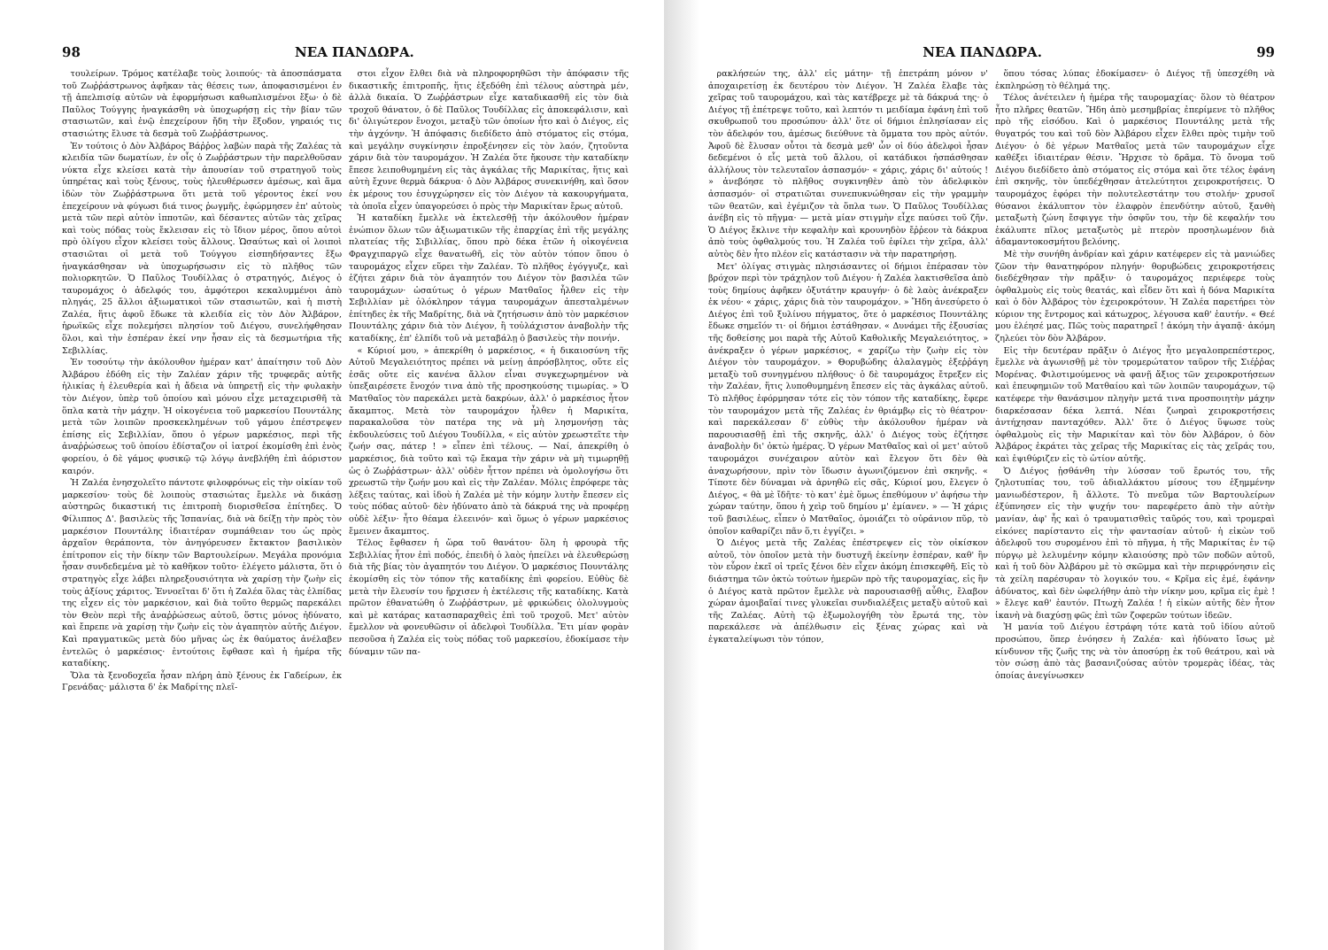98 ΝΕΑ ΠΑΝΔΩΡΑ.
τουλείρων. Τρόμος κατέλαβε τοὺς λοιπούς· τὰ ἀποσπάσματα τοῦ Ζωῤῥάστρωνος ἀφῆκαν τὰς θέσεις των, ἀποφασισμένοι ἐν τῇ ἀπελπισίᾳ αὐτῶν νὰ ἐφορμήσωσι καθωπλισμένοι ἔξω· ὁ δὲ Παῦλος Τούγγης ἠναγκάσθη νὰ ὑποχωρήσῃ εἰς τὴν βίαν τῶν στασιωτῶν, καὶ ἐνῷ ἐπεχείρουν ἤδη τὴν ἔξοδον, γηραιός τις στασιώτης ἔλυσε τὰ δεσμὰ τοῦ Ζωῤῥάστρωνος.
Ἐν τούτοις ὁ Δὸν Ἀλβάρος Βάῤῥος λαβὼν παρὰ τῆς Ζαλέας τὰ κλειδία τῶν δωματίων, ἐν οἷς ὁ Ζωῤῥάστρων τὴν παρελθοῦσαν νύκτα εἶχε κλείσει κατὰ τὴν ἀπουσίαν τοῦ στρατηγοῦ τοὺς ὑπηρέτας καὶ τοὺς ξένους, τοὺς ἠλευθέρωσεν ἀμέσως, καὶ ἅμα ἰδὼν τὸν Ζωῤῥάστρωνα ὅτι μετὰ τοῦ γέροντος ἐκεί νου ἐπεχείρουν νὰ φύγωσι διά τινος ῥωγμῆς, ἐφώρμησεν ἐπ' αὐτοὺς μετὰ τῶν περὶ αὐτὸν ἱπποτῶν, καὶ δέσαντες αὐτῶν τὰς χεῖρας καὶ τοὺς πόδας τοὺς ἔκλεισαν εἰς τὸ ἴδιον μέρος, ὅπου αὐτοὶ πρὸ ὀλίγου εἶχον κλείσει τοὺς ἄλλους. Ὡσαύτως καὶ οἱ λοιποὶ στασιῶται οἱ μετὰ τοῦ Τούγγου εἰσπηδήσαντες ἔξω ἠναγκάσθησαν νὰ ὑποχωρήσωσιν εἰς τὸ πλῆθος τῶν πολιορκητῶν. Ὁ Παῦλος Τουδίλλας ὁ στρατηγός, Διέγος ὁ ταυρομάχος ὁ ἀδελφός του, ἀμφότεροι κεκαλυμμένοι ἀπὸ πληγάς, 25 ἄλλοι ἀξιωματικοὶ τῶν στασιωτῶν, καὶ ἡ πιστὴ Ζαλέα, ἥτις ἀφοῦ ἔδωκε τὰ κλειδία εἰς τὸν Δὸν Ἀλβάρον, ἡρωϊκῶς εἶχε πολεμήσει πλησίον τοῦ Διέγου, συνελήφθησαν ὅλοι, καὶ τὴν ἑσπέραν ἐκεί νην ἦσαν εἰς τὰ δεσμωτήρια τῆς Σεβιλλίας.
Ἐν τοσούτῳ τὴν ἀκόλουθον ἡμέραν κατ' ἀπαίτησιν τοῦ Δὸν Ἀλβάρου ἐδόθη εἰς τὴν Ζαλέαν χάριν τῆς τρυφερᾶς αὐτῆς ἡλικίας ἡ ἐλευθερία καὶ ἡ ἄδεια νὰ ὑπηρετῇ εἰς τὴν φυλακὴν τὸν Διέγον, ὑπὲρ τοῦ ὁποίου καὶ μόνου εἶχε μεταχειρισθῆ τὰ ὅπλα κατὰ τὴν μάχην. Ἡ οἰκογένεια τοῦ μαρκεσίου Πουντάλης μετὰ τῶν λοιπῶν προσκεκλημένων τοῦ γάμου ἐπέστρεψεν ἐπίσης εἰς Σεβιλλίαν, ὅπου ὁ γέρων μαρκέσιος, περὶ τῆς ἀναῤῥώσεως τοῦ ὁποίου ἐδίσταζον οἱ ἰατροί ἐκομίσθη ἐπὶ ἑνὸς φορείου, ὁ δὲ γάμος φυσικῷ τῷ λόγῳ ἀνεβλήθη ἐπὶ ἀόριστον καιρόν.
Ἡ Ζαλέα ἐνησχολεῖτο πάντοτε φιλοφρόνως εἰς τὴν οἰκίαν τοῦ μαρκεσίου· τοὺς δὲ λοιποὺς στασιώτας ἔμελλε νὰ δικάσῃ αὐστηρῶς δικαστική τις ἐπιτροπὴ διορισθεῖσα ἐπίτηδες. Ὁ Φίλιππος Δ'. βασιλεὺς τῆς Ἱσπανίας, διὰ νὰ δείξῃ τὴν πρὸς τὸν μαρκέσιον Πουντάλης ἰδιαιτέραν συμπάθειαν του ὡς πρὸς ἀρχαῖον θεράποντα, τὸν ἀνηγόρευσεν ἔκτακτον βασιλικὸν ἐπίτροπον εἰς τὴν δίκην τῶν Βαρτουλείρων. Μεγάλα προνόμια ἦσαν συνδεδεμένα μὲ τὸ καθῆκον τοῦτο· ἐλέγετο μάλιστα, ὅτι ὁ στρατηγὸς εἶχε λάβει πληρεξουσιότητα νὰ χαρίσῃ τὴν ζωὴν εἰς τοὺς ἀξίους χάριτος. Ἐννοεῖται δ' ὅτι ἡ Ζαλέα ὅλας τὰς ἐλπίδας της εἶχεν εἰς τὸν μαρκέσιον, καὶ διὰ τοῦτο θερμῶς παρεκάλει τὸν Θεὸν περὶ τῆς ἀναῤῥώσεως αὐτοῦ, ὅστις μόνος ἠδύνατο, καὶ ἔπρεπε νὰ χαρίσῃ τὴν ζωὴν εἰς τὸν ἀγαπητὸν αὐτῆς Διέγον. Καὶ πραγματικῶς μετὰ δύο μῆνας ὡς ἐκ θαύματος ἀνέλαβεν ἐντελῶς ὁ μαρκέσιος· ἐντούτοις ἔφθασε καὶ ἡ ἡμέρα τῆς καταδίκης.
Ὅλα τὰ ξενοδοχεῖα ἦσαν πλήρη ἀπὸ ξένους ἐκ Γαδείρων, ἐκ Γρενάδας· μάλιστα δ' ἐκ Μαδρίτης πλεῖ-
στοι εἶχον ἔλθει διὰ νὰ πληροφορηθῶσι τὴν ἀπόφασιν τῆς δικαστικῆς ἐπιτροπῆς, ἥτις ἐξεδόθη ἐπὶ τέλους αὐστηρὰ μέν, ἀλλὰ δικαία. Ὁ Ζωῤῥάστρων εἶχε καταδικασθῆ εἰς τὸν διὰ τροχοῦ θάνατον, ὁ δὲ Παῦλος Τουδίλλας εἰς ἀποκεφάλισιν, καὶ δι' ὀλιγώτερον ἔνοχοι, μεταξὺ τῶν ὁποίων ἦτο καὶ ὁ Διέγος, εἰς τὴν ἀγχόνην. Ἡ ἀπόφασις διεδίδετο ἀπὸ στόματος εἰς στόμα, καὶ μεγάλην συγκίνησιν ἐπροξένησεν εἰς τὸν λαόν, ζητοῦντα χάριν διὰ τὸν ταυρομάχον. Ἡ Ζαλέα ὅτε ἤκουσε τὴν καταδίκην ἔπεσε λειποθυμημένη εἰς τὰς ἀγκάλας τῆς Μαρικίτας, ἥτις καὶ αὐτὴ ἔχυνε θερμὰ δάκρυα· ὁ Δὸν Ἀλβάρος συνεκινήθη, καὶ ὅσον ἐκ μέρους του ἐσυγχώρησεν εἰς τὸν Διέγον τὰ κακουργήματα, τὰ ὁποῖα εἶχεν ὑπαγορεύσει ὁ πρὸς τὴν Μαρικίταν ἔρως αὐτοῦ.
Ἡ καταδίκη ἔμελλε νὰ ἐκτελεσθῇ τὴν ἀκόλουθον ἡμέραν ἐνώπιον ὅλων τῶν ἀξιωματικῶν τῆς ἐπαρχίας ἐπὶ τῆς μεγάλης πλατείας τῆς Σιβιλλίας, ὅπου πρὸ δέκα ἐτῶν ἡ οἰκογένεια Φραγχιπαργῶ εἶχε θανατωθῆ, εἰς τὸν αὐτὸν τόπον ὅπου ὁ ταυρομάχος εἶχεν εὕρει τὴν Ζαλέαν. Τὸ πλῆθος ἐγόγγυζε, καὶ ἐζήτει χάριν διὰ τὸν ἀγαπητόν του Διέγον τὸν βασιλέα τῶν ταυρομάχων· ὡσαύτως ὁ γέρων Ματθαῖος ἦλθεν εἰς τὴν Σεβιλλίαν μὲ ὁλόκληρον τάγμα ταυρομάχων ἀπεσταλμένων ἐπίτηδες ἐκ τῆς Μαδρίτης, διὰ νὰ ζητήσωσιν ἀπὸ τὸν μαρκέσιον Πουντάλης χάριν διὰ τὸν Διέγον, ἢ τοὐλάχιστον ἀναβολὴν τῆς καταδίκης, ἐπ' ἐλπίδι τοῦ νὰ μεταβάλῃ ὁ βασιλεὺς τὴν ποινήν.
« Κύριοί μου, » ἀπεκρίθη ὁ μαρκέσιος, « ἡ δικαιοσύνη τῆς Αὐτοῦ Μεγαλειότητος πρέπει νὰ μείνῃ ἀπρόσβλητος, οὔτε εἰς ἐσᾶς οὔτε εἰς κανένα ἄλλον εἶναι συγκεχωρημένον νὰ ὑπεξαιρέσετε ἔνοχόν τινα ἀπὸ τῆς προσηκούσης τιμωρίας. » Ὁ Ματθαῖος τὸν παρεκάλει μετὰ δακρύων, ἀλλ' ὁ μαρκέσιος ἦτον ἄκαμπτος. Μετὰ τὸν ταυρομάχον ἦλθεν ἡ Μαρικίτα, παρακαλοῦσα τὸν πατέρα της νὰ μὴ λησμονήσῃ τὰς ἐκδουλεύσεις τοῦ Διέγου Τουδίλλα, « εἰς αὐτὸν χρεωστεῖτε τὴν ζωήν σας, πάτερ ! » εἶπεν ἐπὶ τέλους. — Ναί, ἀπεκρίθη ὁ μαρκέσιος, διὰ τοῦτο καὶ τῷ ἔκαμα τὴν χάριν νὰ μὴ τιμωρηθῇ ὡς ὁ Ζωῤῥάστρων· ἀλλ' οὐδὲν ἧττον πρέπει νὰ ὁμολογήσω ὅτι χρεωστῶ τὴν ζωήν μου καὶ εἰς τὴν Ζαλέαν. Μόλις ἐπρόφερε τὰς λέξεις ταύτας, καὶ ἰδοὺ ἡ Ζαλέα μὲ τὴν κόμην λυτὴν ἔπεσεν εἰς τοὺς πόδας αὐτοῦ· δὲν ἠδύνατο ἀπὸ τὰ δάκρυά της νὰ προφέρῃ οὐδὲ λέξιν· ἦτο θέαμα ἐλεεινόν· καὶ ὅμως ὁ γέρων μαρκέσιος ἔμεινεν ἄκαμπτος.
Τέλος ἔφθασεν ἡ ὥρα τοῦ θανάτου· ὅλη ἡ φρουρὰ τῆς Σεβιλλίας ἦτον ἐπὶ ποδός, ἐπειδὴ ὁ λαὸς ἠπείλει νὰ ἐλευθερώσῃ διὰ τῆς βίας τὸν ἀγαπητόν του Διέγον. Ὁ μαρκέσιος Πουντάλης ἐκομίσθη εἰς τὸν τόπον τῆς καταδίκης ἐπὶ φορείου. Εὐθὺς δὲ μετὰ τὴν ἔλευσίν του ἤρχισεν ἡ ἐκτέλεσις τῆς καταδίκης. Κατὰ πρῶτον ἐθανατώθη ὁ Ζωῤῥάστρων, μὲ φρικώδεις ὀλολυγμοὺς καὶ μὲ κατάρας κατασπαραχθεὶς ἐπὶ τοῦ τροχοῦ. Μετ' αὐτὸν ἔμελλον νὰ φονευθῶσιν οἱ ἀδελφοὶ Τουδίλλα. Ἔτι μίαν φορὰν πεσοῦσα ἡ Ζαλέα εἰς τοὺς πόδας τοῦ μαρκεσίου, ἐδοκίμασε τὴν δύναμιν τῶν πα-
ΝΕΑ ΠΑΝΔΩΡΑ. 99
ρακλήσεών της, ἀλλ' εἰς μάτην· τῇ ἐπετράπη μόνον ν' ἀποχαιρετίσῃ ἐκ δευτέρου τὸν Διέγον. Ἡ Ζαλέα ἔλαβε τὰς χεῖρας τοῦ ταυρομάχου, καὶ τὰς κατέβρεχε μὲ τὰ δάκρυά της· ὁ Διέγος τῇ ἐπέτρεψε τοῦτο, καὶ λεπτόν τι μειδίαμα ἐφάνη ἐπὶ τοῦ σκυθρωποῦ του προσώπου· ἀλλ' ὅτε οἱ δήμιοι ἐπλησίασαν εἰς τὸν ἀδελφόν του, ἀμέσως διεύθυνε τὰ ὄμματα του πρὸς αὐτόν. Ἀφοῦ δὲ ἔλυσαν οὗτοι τὰ δεσμὰ μεθ' ὧν οἱ δύο ἀδελφοὶ ἦσαν δεδεμένοι ὁ εἷς μετὰ τοῦ ἄλλου, οἱ κατάδικοι ἠσπάσθησαν ἀλλήλους τὸν τελευταῖον ἀσπασμόν· « χάρις, χάρις δι' αὐτούς ! » ἀνεβόησε τὸ πλῆθος συγκινηθὲν ἀπὸ τὸν ἀδελφικὸν ἀσπασμόν· οἱ στρατιῶται συνεπυκνώθησαν εἰς τὴν γραμμὴν τῶν θεατῶν, καὶ ἐγέμιζον τὰ ὅπλα των. Ὁ Παῦλος Τουδίλλας ἀνέβη εἰς τὸ πῆγμα· — μετὰ μίαν στιγμὴν εἶχε παύσει τοῦ ζῆν. Ὁ Διέγος ἔκλινε τὴν κεφαλὴν καὶ κρουνηδὸν ἔῤῥεον τὰ δάκρυα ἀπὸ τοὺς ὀφθαλμούς του. Ἡ Ζαλέα τοῦ ἐφίλει τὴν χεῖρα, ἀλλ' αὐτὸς δὲν ἦτο πλέον εἰς κατάστασιν νὰ τὴν παρατηρήσῃ.
Μετ' ὀλίγας στιγμὰς πλησιάσαντες οἱ δήμιοι ἐπέρασαν τὸν βρόχον περὶ τὸν τράχηλον τοῦ Διέγου· ἡ Ζαλέα λακτισθεῖσα ἀπὸ τοὺς δημίους ἀφῆκεν ὀξυτάτην κραυγήν· ὁ δὲ λαὸς ἀνέκραξεν ἐκ νέου· « χάρις, χάρις διὰ τὸν ταυρομάχον. » Ἤδη ἀνεσύρετο ὁ Διέγος ἐπὶ τοῦ ξυλίνου πήγματος, ὅτε ὁ μαρκέσιος Πουντάλης ἔδωκε σημεῖόν τι· οἱ δήμιοι ἐστάθησαν. « Δυνάμει τῆς ἐξουσίας τῆς δοθείσης μοι παρὰ τῆς Αὐτοῦ Καθολικῆς Μεγαλειότητος, » ἀνέκραξεν ὁ γέρων μαρκέσιος, « χαρίζω τὴν ζωὴν εἰς τὸν Διέγον τὸν ταυρομάχον. » Θορυβώδης ἀλαλαγμὸς ἐξεῤῥάγη μεταξὺ τοῦ συνηγμένου πλήθους· ὁ δὲ ταυρομάχος ἔτρεξεν εἰς τὴν Ζαλέαν, ἥτις λυποθυμημένη ἔπεσεν εἰς τὰς ἀγκάλας αὐτοῦ. Τὸ πλῆθος ἐφόρμησαν τότε εἰς τὸν τόπον τῆς καταδίκης, ἔφερε τὸν ταυρομάχον μετὰ τῆς Ζαλέας ἐν θριάμβῳ εἰς τὸ θέατρον· καὶ παρεκάλεσαν δ' εὐθὺς τὴν ἀκόλουθον ἡμέραν νὰ παρουσιασθῇ ἐπὶ τῆς σκηνῆς, ἀλλ' ὁ Διέγος τοὺς ἐζήτησε ἀναβολὴν δι' ὀκτὼ ἡμέρας. Ὁ γέρων Ματθαῖος καὶ οἱ μετ' αὐτοῦ ταυρομάχοι συνέχαιρον αὐτὸν καὶ ἔλεγον ὅτι δὲν θὰ ἀναχωρήσουν, πρὶν τὸν ἴδωσιν ἀγωνιζόμενον ἐπὶ σκηνῆς. « Τίποτε δὲν δύναμαι νὰ ἀρνηθῶ εἰς σᾶς, Κύριοί μου, ἔλεγεν ὁ Διέγος, « θὰ μὲ ἴδῆτε· τὸ κατ' ἐμὲ ὅμως ἐπεθύμουν ν' ἀφήσω τὴν χώραν ταύτην, ὅπου ἡ χεὶρ τοῦ δημίου μ' ἐμίανεν. » — Ἡ χάρις τοῦ βασιλέως, εἶπεν ὁ Ματθαῖος, ὁμοιάζει τὸ οὐράνιον πῦρ, τὸ ὁποῖον καθαρίζει πᾶν ὅ,τι ἐγγίζει. »
Ὁ Διέγος μετὰ τῆς Ζαλέας ἐπέστρεψεν εἰς τὸν οἰκίσκον αὐτοῦ, τὸν ὁποῖον μετὰ τὴν δυστυχῆ ἐκείνην ἑσπέραν, καθ' ἣν τὸν εὗρον ἐκεῖ οἱ τρεῖς ξένοι δὲν εἶχεν ἀκόμη ἐπισκεφθῆ. Εἰς τὸ διάστημα τῶν ὀκτὼ τούτων ἡμερῶν πρὸ τῆς ταυρομαχίας, εἰς ἣν ὁ Διέγος κατὰ πρῶτον ἔμελλε νὰ παρουσιασθῇ αὖθις, ἔλαβον χώραν ἀμοιβαῖαί τινες γλυκεῖαι συνδιαλέξεις μεταξὺ αὐτοῦ καὶ τῆς Ζαλέας. Αὐτὴ τῷ ἐξωμολογήθη τὸν ἔρωτά της, τὸν παρεκάλεσε νὰ ἀπέλθωσιν εἰς ξένας χώρας καὶ νὰ ἐγκαταλείψωσι τὸν τόπον,
ὅπου τόσας λύπας ἐδοκίμασεν· ὁ Διέγος τῇ ὑπεσχέθη νὰ ἐκπληρώσῃ τὸ θέλημά της.
Τέλος ἀνέτειλεν ἡ ἡμέρα τῆς ταυρομαχίας· ὅλον τὸ θέατρον ἦτο πλῆρες θεατῶν. Ἤδη ἀπὸ μεσημβρίας ἐπερίμενε τὸ πλῆθος πρὸ τῆς εἰσόδου. Καὶ ὁ μαρκέσιος Πουντάλης μετὰ τῆς θυγατρός του καὶ τοῦ δὸν Ἀλβάρου εἶχεν ἔλθει πρὸς τιμὴν τοῦ Διέγου· ὁ δὲ γέρων Ματθαῖος μετὰ τῶν ταυρομάχων εἶχε καθέξει ἰδιαιτέραν θέσιν. Ἤρχισε τὸ δρᾶμα. Τὸ ὄνομα τοῦ Διέγου διεδίδετο ἀπὸ στόματος εἰς στόμα καὶ ὅτε τέλος ἐφάνη ἐπὶ σκηνῆς, τὸν ὑπεδέχθησαν ἀτελεύτητοι χειροκροτήσεις. Ὁ ταυρομάχος ἐφόρει τὴν πολυτελεστάτην του στολήν· χρυσοῖ θύσανοι ἐκάλυπτον τὸν ἐλαφρὸν ἐπενδύτην αὐτοῦ, ξανθὴ μεταξωτὴ ζώνη ἔσφιγγε τὴν ὀσφῦν του, τὴν δὲ κεφαλήν του ἐκάλυπτε πῖλος μεταξωτὸς μὲ πτερὸν προσηλωμένον διὰ ἀδαμαντοκοσμήτου βελόνης.
Μὲ τὴν συνήθη ἀνδρίαν καὶ χάριν κατέφερεν εἰς τὰ μανιώδες ζῶον τὴν θανατηφόρον πληγήν· θορυβώδεις χειροκροτήσεις διεδέχθησαν τὴν πρᾶξιν· ὁ ταυρομάχος περιέφερε τοὺς ὀφθαλμοὺς εἰς τοὺς θεατάς, καὶ εἶδεν ὅτι καὶ ἡ δόνα Μαρικίτα καὶ ὁ δὸν Ἀλβάρος τὸν ἐχειροκρότουν. Ἡ Ζαλέα παρετήρει τὸν κύριον της ἔντρομος καὶ κάτωχρος, λέγουσα καθ' ἑαυτήν. « Θεέ μου ἐλέησέ μας. Πῶς τοὺς παρατηρεῖ ! ἀκόμη τὴν ἀγαπᾷ· ἀκόμη ζηλεύει τὸν δὸν Ἀλβάρον.
Εἰς τὴν δευτέραν πρᾶξιν ὁ Διέγος ἦτο μεγαλοπρεπέστερος, ἔμελλε νὰ ἀγωνισθῇ μὲ τὸν τρομερώτατον ταῦρον τῆς Σιέῤῥας Μορένας. Φιλοτιμούμενος νὰ φανῇ ἄξιος τῶν χειροκροτήσεων καὶ ἐπευφημιῶν τοῦ Ματθαίου καὶ τῶν λοιπῶν ταυρομάχων, τῷ κατέφερε τὴν θανάσιμον πληγὴν μετά τινα προσποιητὴν μάχην διαρκέσασαν δέκα λεπτά. Νέαι ζωηραὶ χειροκροτήσεις ἀντήχησαν πανταχόθεν. Ἀλλ' ὅτε ὁ Διέγος ὕψωσε τοὺς ὀφθαλμοὺς εἰς τὴν Μαρικίταν καὶ τὸν δὸν Ἀλβάρον, ὁ δὸν Ἀλβάρος ἐκράτει τὰς χεῖρας τῆς Μαρικίτας εἰς τὰς χεῖράς του, καὶ ἐψιθύριζεν εἰς τὸ ὠτίον αὐτῆς.
Ὁ Διέγος ᾐσθάνθη τὴν λύσσαν τοῦ ἔρωτός του, τῆς ζηλοτυπίας του, τοῦ ἀδιαλλάκτου μίσους του ἐξημμένην μανιωδέστερον, ἢ ἄλλοτε. Τὸ πνεῦμα τῶν Βαρτουλείρων ἐξύπνησεν εἰς τὴν ψυχήν του· παρεφέρετο ἀπὸ τὴν αὐτὴν μανίαν, ἀφ' ἧς καὶ ὁ τραυματισθεὶς ταῦρός του, καὶ τρομεραὶ εἰκόνες παρίσταντο εἰς τὴν φαντασίαν αὐτοῦ· ἡ εἰκὼν τοῦ ἀδελφοῦ του συρομένου ἐπὶ τὸ πῆγμα, ἡ τῆς Μαρικίτας ἐν τῷ πύργῳ μὲ λελυμένην κόμην κλαιούσης πρὸ τῶν ποδῶν αὐτοῦ, καὶ ἡ τοῦ δὸν Ἀλβάρου μὲ τὸ σκῶμμα καὶ τὴν περιφρόνησιν εἰς τὰ χείλη παρέσυραν τὸ λογικόν του. « Κρῖμα εἰς ἐμέ, ἐφάνην ἀδύνατος, καὶ δὲν ὠφελήθην ἀπὸ τὴν νίκην μου, κρῖμα εἰς ἐμὲ ! » ἔλεγε καθ' ἑαυτόν. Πτωχὴ Ζαλέα ! ἡ εἰκὼν αὐτῆς δὲν ἦτον ἱκανὴ νὰ διαχύσῃ φῶς ἐπὶ τῶν ζοφερῶν τούτων ἰδεῶν.
Ἡ μανία τοῦ Διέγου ἐστράφη τότε κατὰ τοῦ ἰδίου αὐτοῦ προσώπου, ὅπερ ἐνόησεν ἡ Ζαλέα· καὶ ἠδύνατο ἴσως μὲ κίνδυνον τῆς ζωῆς της νὰ τὸν ἀποσύρῃ ἐκ τοῦ θεάτρου, καὶ νὰ τὸν σώσῃ ἀπὸ τὰς βασανιζούσας αὐτὸν τρομερὰς ἰδέας, τὰς ὁποίας ἀνεγίνωσκεν